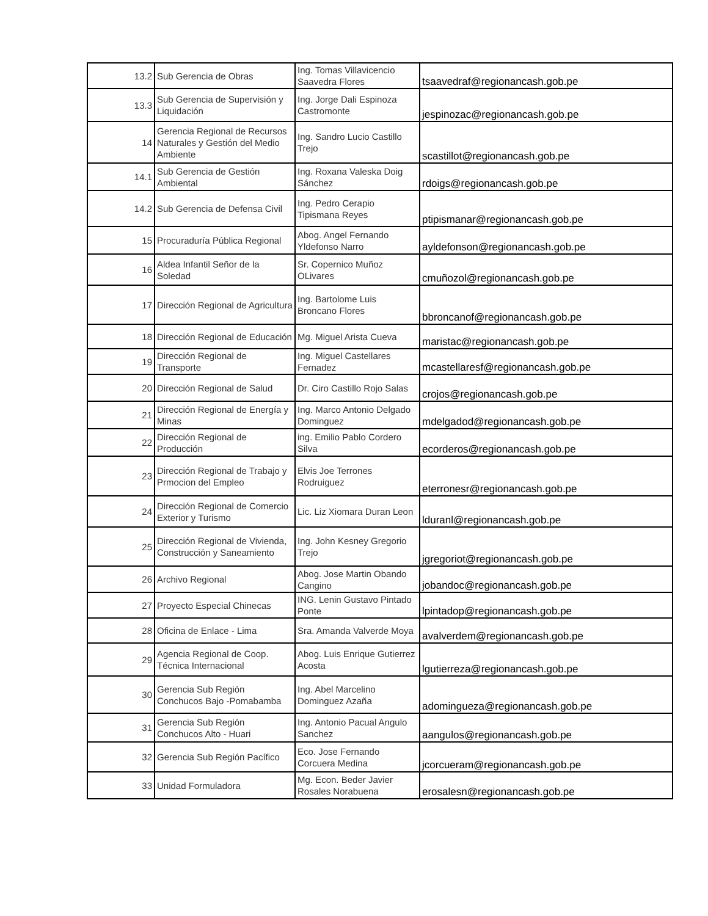| 13.2 | Sub Gerencia de Obras | Ing. Tomas Villavicencio Saavedra Flores | tsaavedraf@regionancash.gob.pe |
| 13.3 | Sub Gerencia de Supervisión y Liquidación | Ing. Jorge Dali Espinoza Castromonte | jespinozac@regionancash.gob.pe |
| 14 | Gerencia Regional de Recursos Naturales y Gestión del Medio Ambiente | Ing. Sandro Lucio Castillo Trejo | scastillot@regionancash.gob.pe |
| 14.1 | Sub Gerencia de Gestión Ambiental | Ing. Roxana Valeska Doig Sánchez | rdoigs@regionancash.gob.pe |
| 14.2 | Sub Gerencia de Defensa Civil | Ing. Pedro Cerapio Tipismana Reyes | ptipismanar@regionancash.gob.pe |
| 15 | Procuraduría Pública Regional | Abog. Angel Fernando Yldefonso Narro | ayldefonson@regionancash.gob.pe |
| 16 | Aldea Infantil Señor de la Soledad | Sr. Copernico Muñoz OLivares | cmuñozol@regionancash.gob.pe |
| 17 | Dirección Regional de Agricultura | Ing. Bartolome Luis Broncano Flores | bbroncanof@regionancash.gob.pe |
| 18 | Dirección Regional de Educación | Mg. Miguel Arista Cueva | maristac@regionancash.gob.pe |
| 19 | Dirección Regional de Transporte | Ing. Miguel Castellares Fernadez | mcastellaresf@regionancash.gob.pe |
| 20 | Dirección Regional de Salud | Dr. Ciro Castillo Rojo Salas | crojos@regionancash.gob.pe |
| 21 | Dirección Regional de Energía y Minas | Ing. Marco Antonio Delgado Dominguez | mdelgadod@regionancash.gob.pe |
| 22 | Dirección Regional de Producción | ing. Emilio Pablo Cordero Silva | ecorderos@regionancash.gob.pe |
| 23 | Dirección Regional de Trabajo y Prmocion del Empleo | Elvis Joe Terrones Rodruiguez | eterronesr@regionancash.gob.pe |
| 24 | Dirección Regional de Comercio Exterior y Turismo | Lic. Liz Xiomara Duran Leon | lduranl@regionancash.gob.pe |
| 25 | Dirección Regional de Vivienda, Construcción y Saneamiento | Ing. John Kesney Gregorio Trejo | jgregoriot@regionancash.gob.pe |
| 26 | Archivo Regional | Abog. Jose Martin Obando Cangino | jobandoc@regionancash.gob.pe |
| 27 | Proyecto Especial Chinecas | ING. Lenin Gustavo Pintado Ponte | lpintadop@regionancash.gob.pe |
| 28 | Oficina de Enlace - Lima | Sra. Amanda Valverde Moya | avalverdem@regionancash.gob.pe |
| 29 | Agencia Regional de Coop. Técnica Internacional | Abog. Luis Enrique Gutierrez Acosta | lgutierreza@regionancash.gob.pe |
| 30 | Gerencia Sub Región Conchucos Bajo -Pomabamba | Ing. Abel Marcelino Dominguez Azaña | adomingueza@regionancash.gob.pe |
| 31 | Gerencia Sub Región Conchucos Alto - Huari | Ing. Antonio Pacual Angulo Sanchez | aangulos@regionancash.gob.pe |
| 32 | Gerencia Sub Región Pacífico | Eco. Jose Fernando Corcuera Medina | jcorcueram@regionancash.gob.pe |
| 33 | Unidad Formuladora | Mg. Econ. Beder Javier Rosales Norabuena | erosalesn@regionancash.gob.pe |